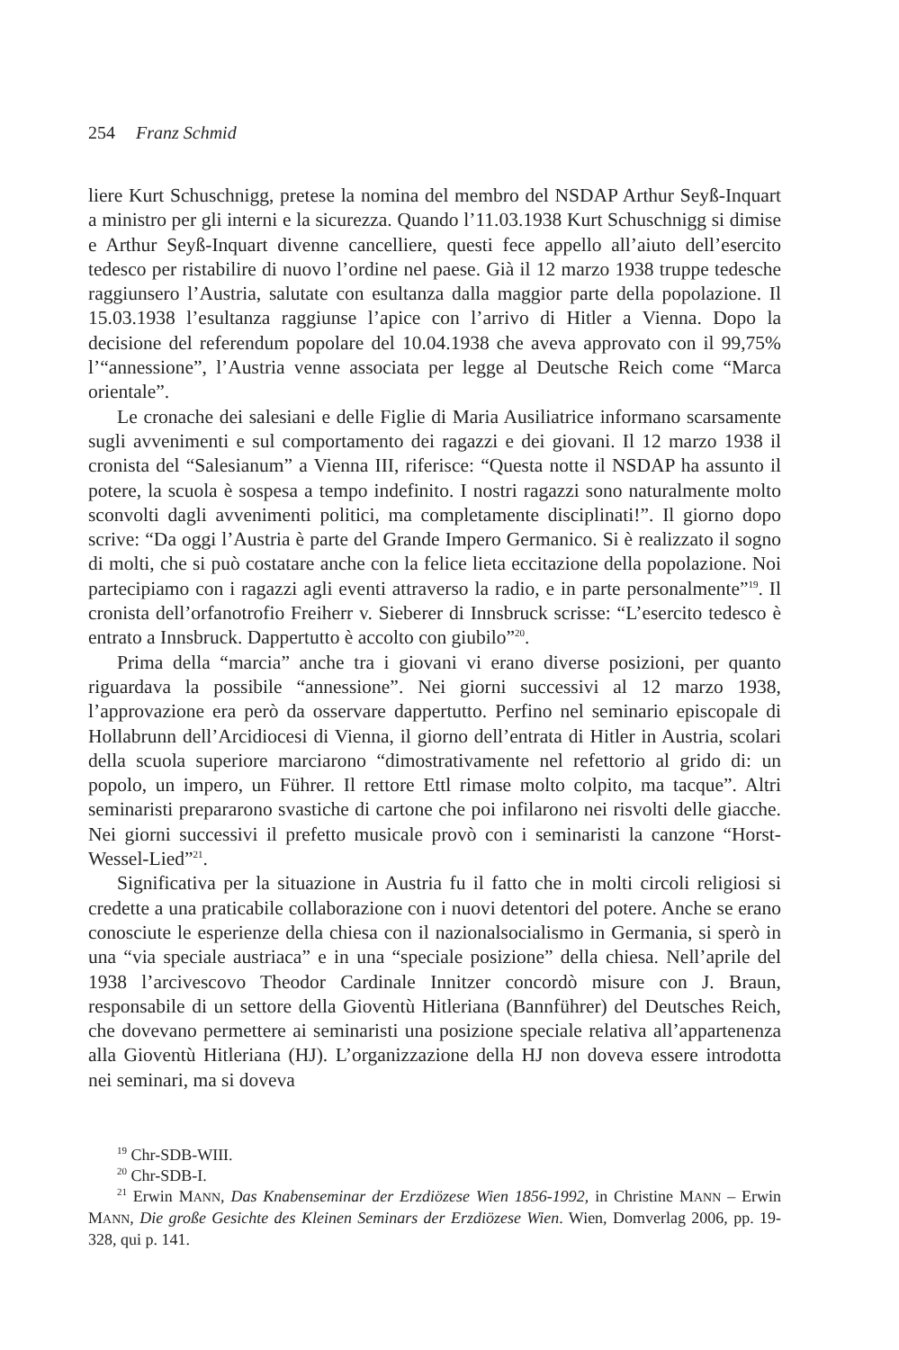254 Franz Schmid
liere Kurt Schuschnigg, pretese la nomina del membro del NSDAP Arthur Seyß-Inquart a ministro per gli interni e la sicurezza. Quando l’11.03.1938 Kurt Schuschnigg si dimise e Arthur Seyß-Inquart divenne cancelliere, questi fece appello all’aiuto dell’esercito tedesco per ristabilire di nuovo l’ordine nel paese. Già il 12 marzo 1938 truppe tedesche raggiunsero l’Austria, salutate con esultanza dalla maggior parte della popolazione. Il 15.03.1938 l’esultanza raggiunse l’apice con l’arrivo di Hitler a Vienna. Dopo la decisione del referendum popolare del 10.04.1938 che aveva approvato con il 99,75% l’“annessione”, l’Austria venne associata per legge al Deutsche Reich come “Marca orientale”.
Le cronache dei salesiani e delle Figlie di Maria Ausiliatrice informano scarsamente sugli avvenimenti e sul comportamento dei ragazzi e dei giovani. Il 12 marzo 1938 il cronista del “Salesianum” a Vienna III, riferisce: “Questa notte il NSDAP ha assunto il potere, la scuola è sospesa a tempo indefinito. I nostri ragazzi sono naturalmente molto sconvolti dagli avvenimenti politici, ma completamente disciplinati!”. Il giorno dopo scrive: “Da oggi l’Austria è parte del Grande Impero Germanico. Si è realizzato il sogno di molti, che si può costatare anche con la felice lieta eccitazione della popolazione. Noi partecipiamo con i ragazzi agli eventi attraverso la radio, e in parte personalmente”<sup>19</sup>. Il cronista dell’orfanotrofio Freiherr v. Sieberer di Innsbruck scrisse: “L’esercito tedesco è entrato a Innsbruck. Dappertutto è accolto con giubilo”<sup>20</sup>.
Prima della “marcia” anche tra i giovani vi erano diverse posizioni, per quanto riguardava la possibile “annessione”. Nei giorni successivi al 12 marzo 1938, l’approvazione era però da osservare dappertutto. Perfino nel seminario episcopale di Hollabrunn dell’Arcidiocesi di Vienna, il giorno dell’entrata di Hitler in Austria, scolari della scuola superiore marciarono “dimostrativamente nel refettorio al grido di: un popolo, un impero, un Führer. Il rettore Ettl rimase molto colpito, ma tacque”. Altri seminaristi prepararono svastiche di cartone che poi infilarono nei risvolti delle giacche. Nei giorni successivi il prefetto musicale provò con i seminaristi la canzone “Horst-Wessel-Lied”<sup>21</sup>.
Significativa per la situazione in Austria fu il fatto che in molti circoli religiosi si credette a una praticabile collaborazione con i nuovi detentori del potere. Anche se erano conosciute le esperienze della chiesa con il nazionalsocialismo in Germania, si sperò in una “via speciale austriaca” e in una “speciale posizione” della chiesa. Nell’aprile del 1938 l’arcivescovo Theodor Cardinale Innitzer concordò misure con J. Braun, responsabile di un settore della Gioventù Hitleriana (Bannführer) del Deutsches Reich, che dovevano permettere ai seminaristi una posizione speciale relativa all’appartenenza alla Gioventù Hitleriana (HJ). L’organizzazione della HJ non doveva essere introdotta nei seminari, ma si doveva
<sup>19</sup> Chr-SDB-WIII.
<sup>20</sup> Chr-SDB-I.
<sup>21</sup> Erwin MANN, Das Knabenseminar der Erzdiözese Wien 1856-1992, in Christine MANN – Erwin MANN, Die große Gesichte des Kleinen Seminars der Erzdiözese Wien. Wien, Domverlag 2006, pp. 19-328, qui p. 141.